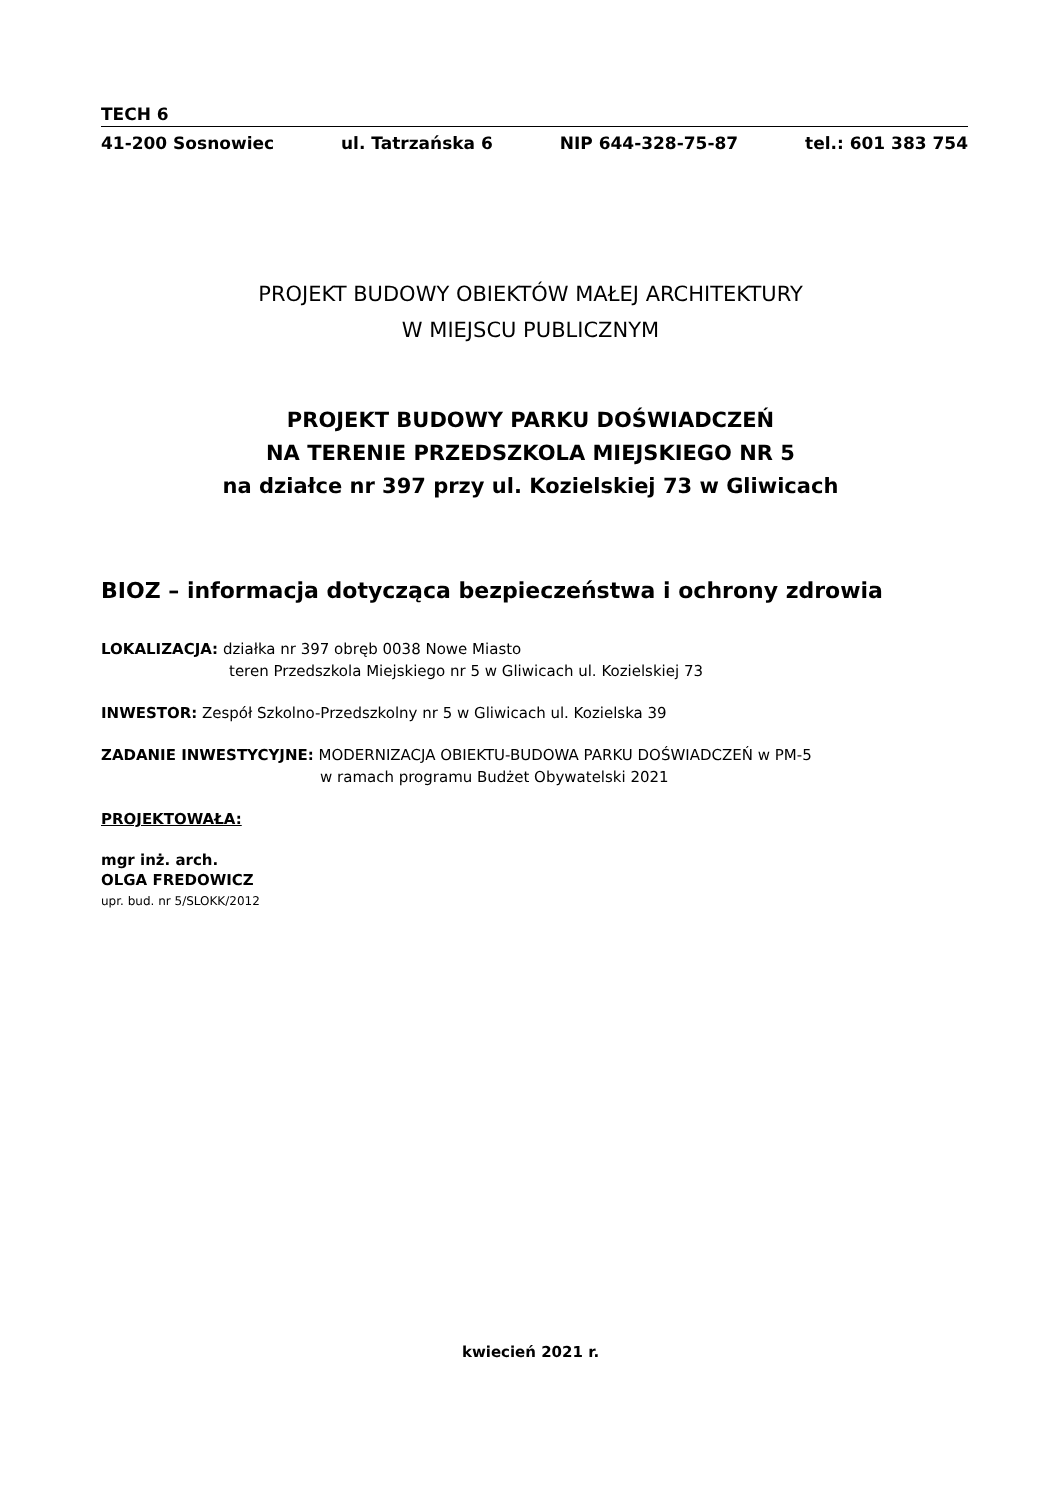TECH 6
41-200 Sosnowiec ul. Tatrzańska 6 NIP 644-328-75-87 tel.: 601 383 754
PROJEKT BUDOWY OBIEKTÓW MAŁEJ ARCHITEKTURY
W MIEJSCU PUBLICZNYM
PROJEKT BUDOWY PARKU DOŚWIADCZEŃ
NA TERENIE PRZEDSZKOLA MIEJSKIEGO NR 5
na działce nr 397 przy ul. Kozielskiej 73 w Gliwicach
BIOZ – informacja dotycząca bezpieczeństwa i ochrony zdrowia
LOKALIZACJA: działka nr 397 obręb 0038 Nowe Miasto
teren Przedszkola Miejskiego nr 5 w Gliwicach ul. Kozielskiej 73
INWESTOR: Zespół Szkolno-Przedszkolny nr 5 w Gliwicach ul. Kozielska 39
ZADANIE INWESTYCYJNE: MODERNIZACJA OBIEKTU-BUDOWA PARKU DOŚWIADCZEŃ w PM-5
w ramach programu Budżet Obywatelski 2021
PROJEKTOWAŁA:
mgr inż. arch.
OLGA FREDOWICZ
upr. bud. nr 5/SLOKK/2012
kwiecień 2021 r.